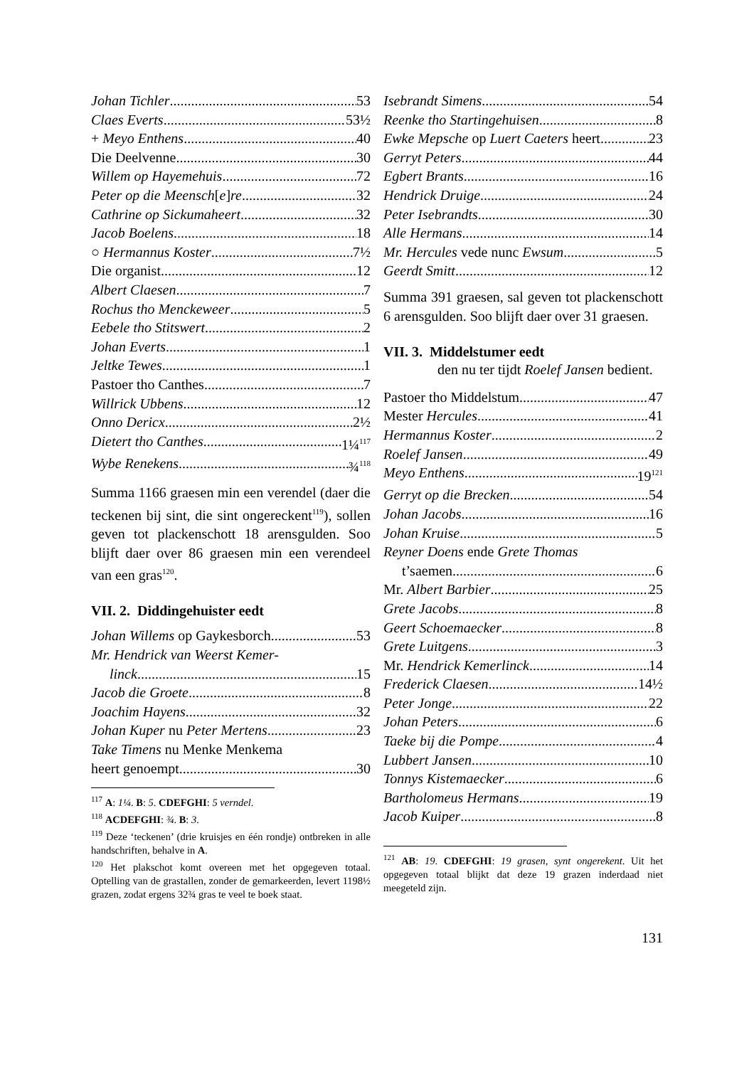Johan Tichler 53
Claes Everts 53½
+ Meyo Enthens 40
Die Deelvenne 30
Willem op Hayemehuis 72
Peter op die Meensch[e]re 32
Cathrine op Sickumaheert 32
Jacob Boelens 18
○ Hermannus Koster 7½
Die organist 12
Albert Claesen 7
Rochus tho Menckeweer 5
Eebele tho Stitswert 2
Johan Everts 1
Jeltke Tewes 1
Pastoer tho Canthes 7
Willrick Ubbens 12
Onno Dericx 2½
Dietert tho Canthes 1¼<sup>117</sup>
Wybe Renekens ¾<sup>118</sup>
Summa 1166 graesen min een verendel (daer die teckenen bij sint, die sint ongereckent<sup>119</sup>), sollen geven tot plackenschott 18 arensgulden. Soo blijft daer over 86 graesen min een verendeel van een gras<sup>120</sup>.
VII. 2. Diddingehuister eedt
Johan Willems op Gaykesborch 53
Mr. Hendrick van Weerst Kemer-
linck 15
Jacob die Groete 8
Joachim Hayens 32
Johan Kuper nu Peter Mertens 23
Take Timens nu Menke Menkema
heert genoempt 30
<sup>117</sup> A: 1¼. B: 5. CDEFGHI: 5 verndel.
<sup>118</sup> ACDEFGHI: ¾. B: 3.
<sup>119</sup> Deze ‘teckenen’ (drie kruisjes en één rondje) ontbreken in alle handschriften, behalve in A.
<sup>120</sup> Het plakschot komt overeen met het opgegeven totaal. Optelling van de grastallen, zonder de gemarkeerden, levert 1198½ grazen, zodat ergens 32¾ gras te veel te boek staat.
Isebrandt Simens 54
Reenke tho Startingehuisen 8
Ewke Mepsche op Luert Caeters heert 23
Gerryt Peters 44
Egbert Brants 16
Hendrick Druige 24
Peter Isebrandts 30
Alle Hermans 14
Mr. Hercules vede nunc Ewsum 5
Geerdt Smitt 12
Summa 391 graesen, sal geven tot plackenschott 6 arensgulden. Soo blijft daer over 31 graesen.
VII. 3. Middelstumer eedt
den nu ter tijdt Roelef Jansen bedient.
Pastoer tho Middelstum 47
Mester Hercules 41
Hermannus Koster 2
Roelef Jansen 49
Meyo Enthens 19<sup>121</sup>
Gerryt op die Brecken 54
Johan Jacobs 16
Johan Kruise 5
Reyner Doens ende Grete Thomas
t’saemen 6
Mr. Albert Barbier 25
Grete Jacobs 8
Geert Schoemaecker 8
Grete Luitgens 3
Mr. Hendrick Kemerlinck 14
Frederick Claesen 14½
Peter Jonge 22
Johan Peters 6
Taeke bij die Pompe 4
Lubbert Jansen 10
Tonnys Kistemaecker 6
Bartholomeus Hermans 19
Jacob Kuiper 8
<sup>121</sup> AB: 19. CDEFGHI: 19 grasen, synt ongerekent. Uit het opgegeven totaal blijkt dat deze 19 grazen inderdaad niet meegeteld zijn.
131